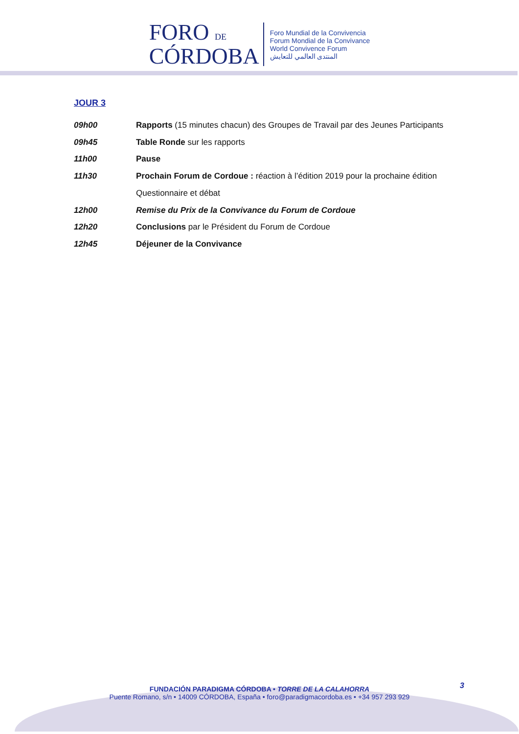FORO DE
CÓRDOBA
Foro Mundial de la Convivencia
Forum Mondial de la Convivance
World Convivence Forum
المنتدى العالمي للتعايش
JOUR 3
09h00 Rapports (15 minutes chacun) des Groupes de Travail par des Jeunes Participants
09h45 Table Ronde sur les rapports
11h00 Pause
11h30 Prochain Forum de Cordoue : réaction à l’édition 2019 pour la prochaine édition
Questionnaire et débat
12h00 Remise du Prix de la Convivance du Forum de Cordoue
12h20 Conclusions par le Président du Forum de Cordoue
12h45 Déjeuner de la Convivance
3
FUNDACIÓN PARADIGMA CÓRDOBA • TORRE DE LA CALAHORRA
Puente Romano, s/n • 14009 CÓRDOBA, España • foro@paradigmacordoba.es • +34 957 293 929